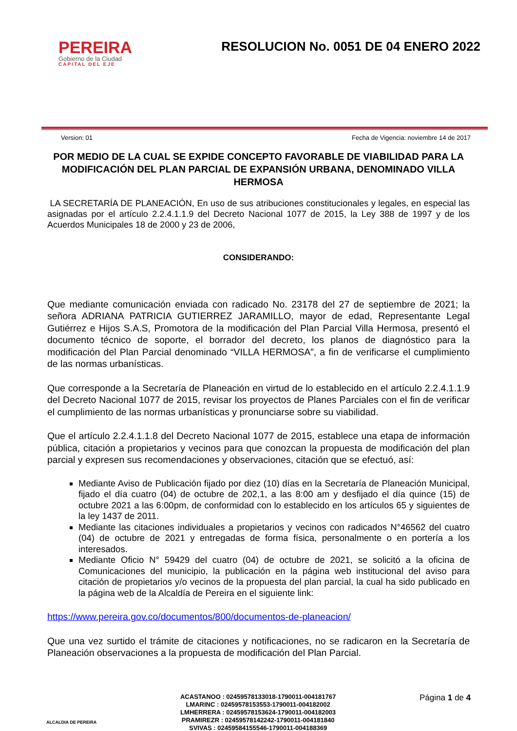PEREIRA
Gobierno de la Ciudad
CAPITAL DEL EJE
RESOLUCION No. 0051 DE 04 ENERO 2022
Version: 01 Fecha de Vigencia: noviembre 14 de 2017
POR MEDIO DE LA CUAL SE EXPIDE CONCEPTO FAVORABLE DE VIABILIDAD PARA LA MODIFICACIÓN DEL PLAN PARCIAL DE EXPANSIÓN URBANA, DENOMINADO VILLA HERMOSA
LA SECRETARÍA DE PLANEACIÓN, En uso de sus atribuciones constitucionales y legales, en especial las asignadas por el artículo 2.2.4.1.1.9 del Decreto Nacional 1077 de 2015, la Ley 388 de 1997 y de los Acuerdos Municipales 18 de 2000 y 23 de 2006,
CONSIDERANDO:
Que mediante comunicación enviada con radicado No. 23178 del 27 de septiembre de 2021; la señora ADRIANA PATRICIA GUTIERREZ JARAMILLO, mayor de edad, Representante Legal Gutiérrez e Hijos S.A.S, Promotora de la modificación del Plan Parcial Villa Hermosa, presentó el documento técnico de soporte, el borrador del decreto, los planos de diagnóstico para la modificación del Plan Parcial denominado “VILLA HERMOSA”, a fin de verificarse el cumplimiento de las normas urbanísticas.
Que corresponde a la Secretaría de Planeación en virtud de lo establecido en el artículo 2.2.4.1.1.9 del Decreto Nacional 1077 de 2015, revisar los proyectos de Planes Parciales con el fin de verificar el cumplimiento de las normas urbanísticas y pronunciarse sobre su viabilidad.
Que el artículo 2.2.4.1.1.8 del Decreto Nacional 1077 de 2015, establece una etapa de información pública, citación a propietarios y vecinos para que conozcan la propuesta de modificación del plan parcial y expresen sus recomendaciones y observaciones, citación que se efectuó, así:
Mediante Aviso de Publicación fijado por diez (10) días en la Secretaría de Planeación Municipal, fijado el día cuatro (04) de octubre de 202,1, a las 8:00 am y desfijado el día quince (15) de octubre 2021 a las 6:00pm, de conformidad con lo establecido en los artículos 65 y siguientes de la ley 1437 de 2011.
Mediante las citaciones individuales a propietarios y vecinos con radicados N°46562 del cuatro (04) de octubre de 2021 y entregadas de forma física, personalmente o en portería a los interesados.
Mediante Oficio N° 59429 del cuatro (04) de octubre de 2021, se solicitó a la oficina de Comunicaciones del municipio, la publicación en la página web institucional del aviso para citación de propietarios y/o vecinos de la propuesta del plan parcial, la cual ha sido publicado en la página web de la Alcaldía de Pereira en el siguiente link:
https://www.pereira.gov.co/documentos/800/documentos-de-planeacion/
Que una vez surtido el trámite de citaciones y notificaciones, no se radicaron en la Secretaría de Planeación observaciones a la propuesta de modificación del Plan Parcial.
ALCALDIA DE PEREIRA
ACASTANOO : 02459578133018-1790011-004181767
LMARINC : 02459578153553-1790011-004182002
LMHERRERA : 02459578153624-1790011-004182003
PRAMIREZR : 02459578142242-1790011-004181840
SVIVAS : 02459584155546-1790011-004188369
Página 1 de 4